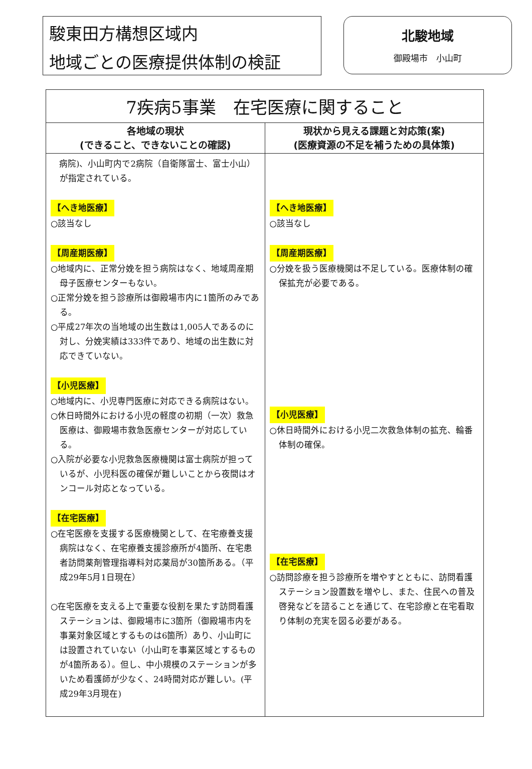駿東田方構想区域内
地域ごとの医療提供体制の検証
北駿地域
御殿場市　小山町
| 7疾病5事業 在宅医療に関すること | |
| --- | --- |
| 各地域の現状 (できること、できないことの確認) | 現状から見える課題と対応策(案) (医療資源の不足を補うための具体策) |
| 病院)、小山町内で2病院（自衛隊富士、富士小山）が指定されている。 【へき地医療】 ○該当なし 【周産期医療】 ○地域内に、正常分娩を担う病院はなく、地域周産期母子医療センターもない。 ○正常分娩を担う診療所は御殿場市内に1箇所のみである。 ○平成27年次の当地域の出生数は1,005人であるのに対し、分娩実績は333件であり、地域の出生数に対応できていない。 【小児医療】 ○地域内に、小児専門医療に対応できる病院はない。 ○休日時間外における小児の軽度の初期（一次）救急医療は、御殿場市救急医療センターが対応している。 ○入院が必要な小児救急医療機関は富士病院が担っているが、小児科医の確保が難しいことから夜間はオンコール対応となっている。 【在宅医療】 ○在宅医療を支援する医療機関として、在宅療養支援病院はなく、在宅療養支援診療所が4箇所、在宅患者訪問薬剤管理指導料対応薬局が30箇所ある。（平成29年5月1日現在） ○在宅医療を支える上で重要な役割を果たす訪問看護ステーションは、御殿場市に3箇所（御殿場市内を事業対象区域とするものは6箇所）あり、小山町には設置されていない（小山町を事業区域とするものが4箇所ある）。但し、中小規模のステーションが多いため看護師が少なく、24時間対応が難しい。(平成29年3月現在) | 【へき地医療】 ○該当なし 【周産期医療】 ○分娩を扱う医療機関は不足している。医療体制の確保拡充が必要である。 【小児医療】 ○休日時間外における小児二次救急体制の拡充、輪番体制の確保。 【在宅医療】 ○訪問診療を担う診療所を増やすとともに、訪問看護ステーション設置数を増やし、また、住民への普及啓発などを諮ることを通じて、在宅診療と在宅看取り体制の充実を図る必要がある。 |